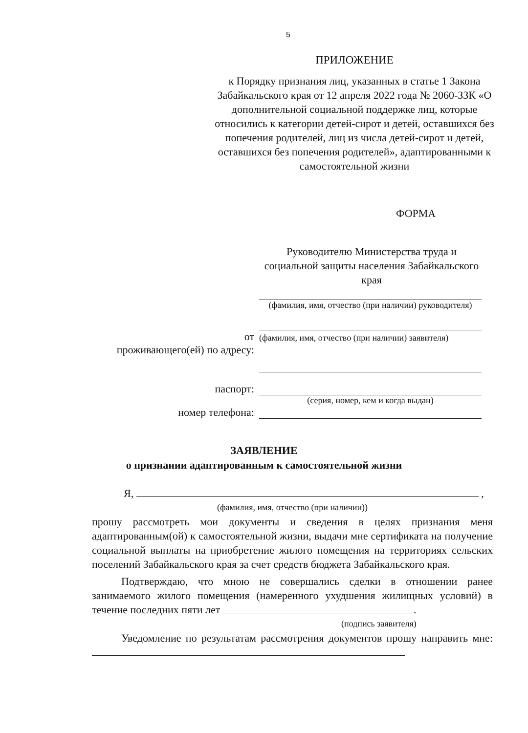5
ПРИЛОЖЕНИЕ
к Порядку признания лиц, указанных в статье 1 Закона Забайкальского края от 12 апреля 2022 года № 2060-ЗЗК «О дополнительной социальной поддержке лиц, которые относились к категории детей-сирот и детей, оставшихся без попечения родителей, лиц из числа детей-сирот и детей, оставшихся без попечения родителей», адаптированными к самостоятельной жизни
ФОРМА
Руководителю Министерства труда и социальной защиты населения Забайкальского края
(фамилия, имя, отчество (при наличии) руководителя)
от
(фамилия, имя, отчество (при наличии) заявителя)
проживающего(ей) по адресу:
паспорт:
(серия, номер, кем и когда выдан)
номер телефона:
ЗАЯВЛЕНИЕ
о признании адаптированным к самостоятельной жизни
Я, ,
(фамилия, имя, отчество (при наличии))
прошу рассмотреть мои документы и сведения в целях признания меня адаптированным(ой) к самостоятельной жизни, выдачи мне сертификата на получение социальной выплаты на приобретение жилого помещения на территориях сельских поселений Забайкальского края за счет средств бюджета Забайкальского края.
Подтверждаю, что мною не совершались сделки в отношении ранее занимаемого жилого помещения (намеренного ухудшения жилищных условий) в течение последних пяти лет .
(подпись заявителя)
Уведомление по результатам рассмотрения документов прошу направить мне: